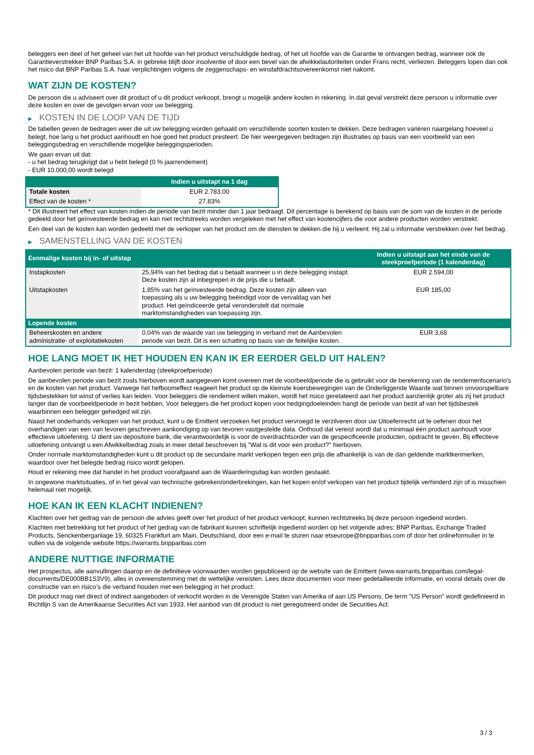beleggers een deel of het geheel van het uit hoofde van het product verschuldigde bedrag, of het uit hoofde van de Garantie te ontvangen bedrag, wanneer ook de Garantieverstrekker BNP Paribas S.A. in gebreke blijft door insolventie of door een bevel van de afwikkelautoriteiten onder Frans recht, verliezen. Beleggers lopen dan ook het risico dat BNP Paribas S.A. haar verplichtingen volgens de zeggenschaps- en winstafdrachtsovereenkomst niet nakomt.
WAT ZIJN DE KOSTEN?
De persoon die u adviseert over dit product of u dit product verkoopt, brengt u mogelijk andere kosten in rekening. In dat geval verstrekt deze persoon u informatie over deze kosten en over de gevolgen ervan voor uw belegging.
▶ KOSTEN IN DE LOOP VAN DE TIJD
De tabellen geven de bedragen weer die uit uw belegging worden gehaald om verschillende soorten kosten te dekken. Deze bedragen variëren naargelang hoeveel u belegt, hoe lang u het product aanhoudt en hoe goed het product presteert. De hier weergegeven bedragen zijn illustraties op basis van een voorbeeld van een beleggingsbedrag en verschillende mogelijke beleggingsperioden.
We gaan ervan uit dat:
- u het bedrag terugkrijgt dat u hebt belegd (0 % jaarrendement)
- EUR 10.000,00 wordt belegd
| | Indien u uitstapt na 1 dag |
| --- | --- |
| Totale kosten | EUR 2.783,00 |
| Effect van de kosten * | 27,83% |
* Dit illustreert het effect van kosten indien de periode van bezit minder dan 1 jaar bedraagt. Dit percentage is berekend op basis van de som van de kosten in de periode gedeeld door het geïnvesteerde bedrag en kan niet rechtstreeks worden vergeleken met het effect van kostencijfers die voor andere producten worden verstrekt.
Een deel van de kosten kan worden gedeeld met de verkoper van het product om de diensten te dekken die hij u verleent. Hij zal u informatie verstrekken over het bedrag.
▶ SAMENSTELLING VAN DE KOSTEN
| Eenmalige kosten bij in- of uitstap | | Indien u uitstapt aan het einde van de steekproefperiode (1 kalenderdag) |
| --- | --- | --- |
| Instapkosten | 25,94% van het bedrag dat u betaalt wanneer u in deze belegging instapt. Deze kosten zijn al inbegrepen in de prijs die u betaalt. | EUR 2.594,00 |
| Uitstapkosten | 1,85% van het geïnvesteerde bedrag. Deze kosten zijn alleen van toepassing als u uw belegging beëindigd voor de vervaldag van het product. Het geïndiceerde getal veronderstelt dat normale marktomstandigheden van toepassing zijn. | EUR 185,00 |
| Lopende kosten | | |
| Beheerskosten en andere administratie- of exploitatiekosten | 0,04% van de waarde van uw belegging in verband met de Aanbevolen periode van bezit. Dit is een schatting op basis van de feitelijke kosten. | EUR 3,68 |
HOE LANG MOET IK HET HOUDEN EN KAN IK ER EERDER GELD UIT HALEN?
Aanbevolen periode van bezit: 1 kalenderdag (steekproefperiode)
De aanbevolen periode van bezit zoals hierboven wordt aangegeven komt overeen met de voorbeeldperiode die is gebruikt voor de berekening van de rendementscenario's en de kosten van het product. Vanwege het hefboomeffect reageert het product op de kleinste koersbewegingen van de Onderliggende Waarde wat binnen onvoorspelbare tijdsbestekken tot winst of verlies kan leiden. Voor beleggers die rendement willen maken, wordt het risico gerelateerd aan het product aanzienlijk groter als zij het product langer dan de voorbeeldperiode in bezit hebben. Voor beleggers die het product kopen voor hedgingdoeleinden hangt de periode van bezit af van het tijdsbestek waarbinnen een belegger gehedged wil zijn.
Naast het onderhands verkopen van het product, kunt u de Emittent verzoeken het product vervroegd te verzilveren door uw Uitoefenrecht uit te oefenen door het overhandigen van een van tevoren geschreven aankondiging op van tevoren vastgestelde data. Onthoud dat vereist wordt dat u minimaal één product aanhoudt voor effectieve uitoefening. U dient uw depositoire bank, die verantwoordelijk is voor de overdrachtsorder van de gespecificeerde producten, opdracht te geven. Bij effectieve uitoefening ontvangt u een Afwikkelbedrag zoals in meer detail beschreven bij "Wat is dit voor een product?" hierboven.
Onder normale marktomstandigheden kunt u dit product op de secundaire markt verkopen tegen een prijs die afhankelijk is van de dan geldende marktkenmerken, waardoor over het belegde bedrag risico wordt gelopen.
Houd er rekening mee dat handel in het product voorafgaand aan de Waarderingsdag kan worden gestaakt.
In ongewone marktsituaties, of in het geval van technische gebreken/onderbrekingen, kan het kopen en/of verkopen van het product tijdelijk verhinderd zijn of is misschien helemaal niet mogelijk.
HOE KAN IK EEN KLACHT INDIENEN?
Klachten over het gedrag van de persoon die advies geeft over het product of het product verkoopt, kunnen rechtstreeks bij deze persoon ingediend worden.
Klachten met betrekking tot het product of het gedrag van de fabrikant kunnen schriftelijk ingediend worden op het volgende adres: BNP Paribas, Exchange Traded Products, Senckenberganlage 19, 60325 Frankfurt am Main, Deutschland, door een e-mail te sturen naar etseurope@bnpparibas.com of door het onlineformulier in te vullen via de volgende website https://warrants.bnpparibas.com
ANDERE NUTTIGE INFORMATIE
Het prospectus, alle aanvullingen daarop en de definitieve voorwaarden worden gepubliceerd op de website van de Emittent (www.warrants.bnpparibas.com/legal-documents/DE000BB1S3V9), alles in overeenstemming met de wettelijke vereisten. Lees deze documenten voor meer gedetailleerde informatie, en vooral details over de constructie van en risico’s die verband houden met een belegging in het product.
Dit product mag niet direct of indirect aangeboden of verkocht worden in de Verenigde Staten van Amerika of aan US Persons. De term "US Person" wordt gedefinieerd in Richtlijn S van de Amerikaanse Securities Act van 1933. Het aanbod van dit product is niet geregistreerd onder de Securities Act.
3 / 3